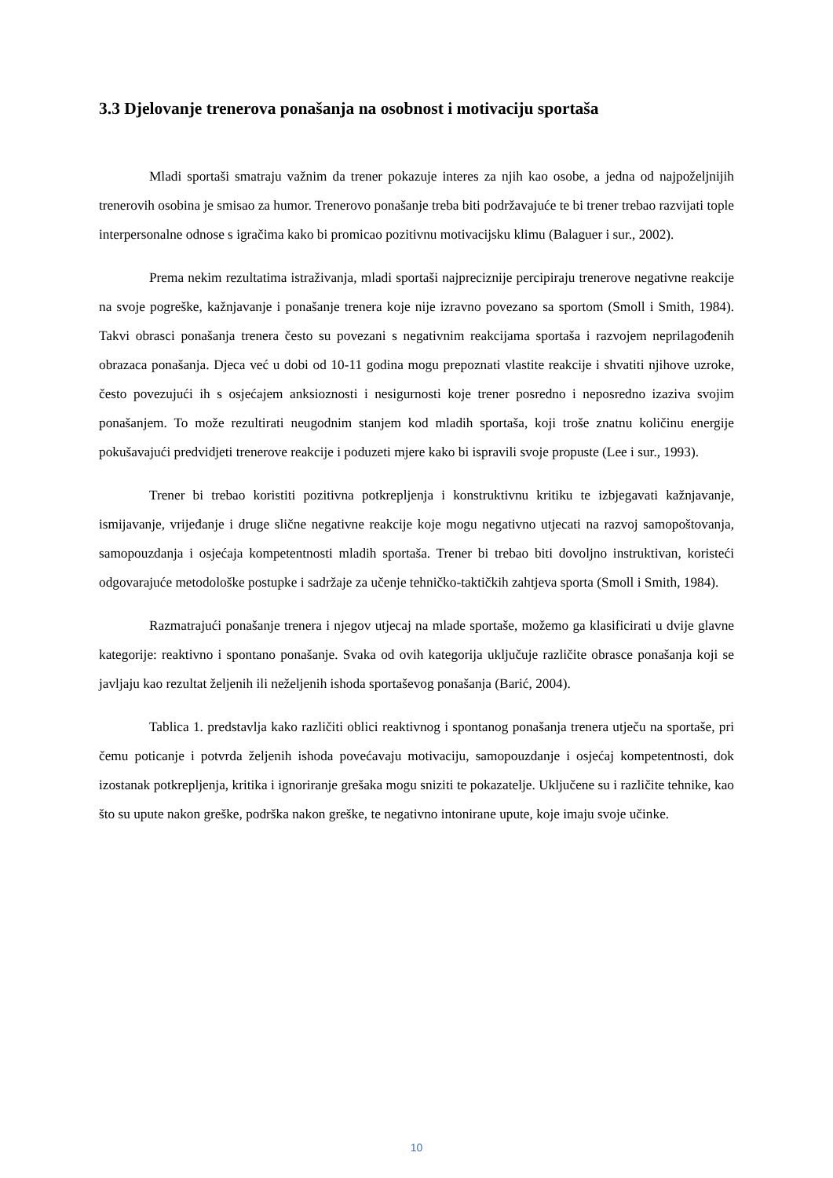3.3 Djelovanje trenerova ponašanja na osobnost i motivaciju sportaša
Mladi sportaši smatraju važnim da trener pokazuje interes za njih kao osobe, a jedna od najpoželjnijih trenerovih osobina je smisao za humor. Trenerovo ponašanje treba biti podržavajuće te bi trener trebao razvijati tople interpersonalne odnose s igračima kako bi promicao pozitivnu motivacijsku klimu (Balaguer i sur., 2002).
Prema nekim rezultatima istraživanja, mladi sportaši najpreciznije percipiraju trenerove negativne reakcije na svoje pogreške, kažnjavanje i ponašanje trenera koje nije izravno povezano sa sportom (Smoll i Smith, 1984). Takvi obrasci ponašanja trenera često su povezani s negativnim reakcijama sportaša i razvojem neprilagođenih obrazaca ponašanja. Djeca već u dobi od 10-11 godina mogu prepoznati vlastite reakcije i shvatiti njihove uzroke, često povezujući ih s osjećajem anksioznosti i nesigurnosti koje trener posredno i neposredno izaziva svojim ponašanjem. To može rezultirati neugodnim stanjem kod mladih sportaša, koji troše znatnu količinu energije pokušavajući predvidjeti trenerove reakcije i poduzeti mjere kako bi ispravili svoje propuste (Lee i sur., 1993).
Trener bi trebao koristiti pozitivna potkrepljenja i konstruktivnu kritiku te izbjegavati kažnjavanje, ismijavanje, vrijeđanje i druge slične negativne reakcije koje mogu negativno utjecati na razvoj samopoštovanja, samopouzdanja i osjećaja kompetentnosti mladih sportaša. Trener bi trebao biti dovoljno instruktivan, koristeći odgovarajuće metodološke postupke i sadržaje za učenje tehničko-taktičkih zahtjeva sporta (Smoll i Smith, 1984).
Razmatrajući ponašanje trenera i njegov utjecaj na mlade sportaše, možemo ga klasificirati u dvije glavne kategorije: reaktivno i spontano ponašanje. Svaka od ovih kategorija uključuje različite obrasce ponašanja koji se javljaju kao rezultat željenih ili neželjenih ishoda sportaševog ponašanja (Barić, 2004).
Tablica 1. predstavlja kako različiti oblici reaktivnog i spontanog ponašanja trenera utječu na sportaše, pri čemu poticanje i potvrda željenih ishoda povećavaju motivaciju, samopouzdanje i osjećaj kompetentnosti, dok izostanak potkrepljenja, kritika i ignoriranje grešaka mogu sniziti te pokazatelje. Uključene su i različite tehnike, kao što su upute nakon greške, podrška nakon greške, te negativno intonirane upute, koje imaju svoje učinke.
10